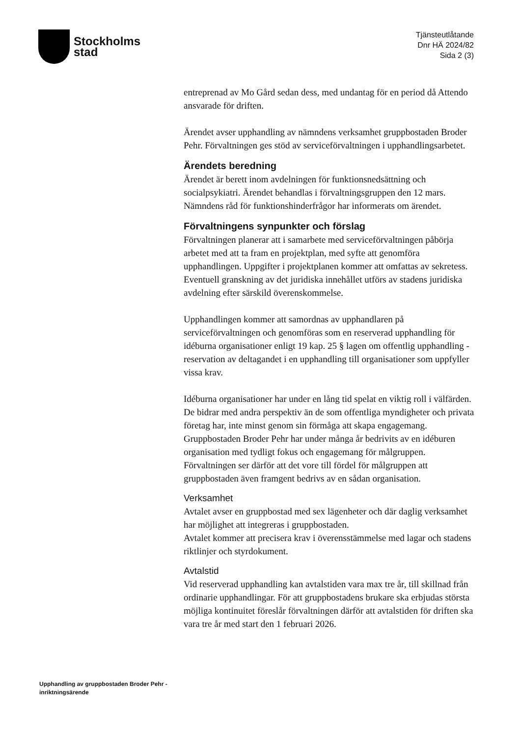Stockholms
stad
Tjänsteutlåtande
Dnr HÄ 2024/82
Sida 2 (3)
entreprenad av Mo Gård sedan dess, med undantag för en period då Attendo ansvarade för driften.
Ärendet avser upphandling av nämndens verksamhet gruppbostaden Broder Pehr. Förvaltningen ges stöd av serviceförvaltningen i upphandlingsarbetet.
Ärendets beredning
Ärendet är berett inom avdelningen för funktionsnedsättning och socialpsykiatri. Ärendet behandlas i förvaltningsgruppen den 12 mars. Nämndens råd för funktionshinderfrågor har informerats om ärendet.
Förvaltningens synpunkter och förslag
Förvaltningen planerar att i samarbete med serviceförvaltningen påbörja arbetet med att ta fram en projektplan, med syfte att genomföra upphandlingen. Uppgifter i projektplanen kommer att omfattas av sekretess. Eventuell granskning av det juridiska innehållet utförs av stadens juridiska avdelning efter särskild överenskommelse.
Upphandlingen kommer att samordnas av upphandlaren på serviceförvaltningen och genomföras som en reserverad upphandling för idéburna organisationer enligt 19 kap. 25 § lagen om offentlig upphandling - reservation av deltagandet i en upphandling till organisationer som uppfyller vissa krav.
Idéburna organisationer har under en lång tid spelat en viktig roll i välfärden. De bidrar med andra perspektiv än de som offentliga myndigheter och privata företag har, inte minst genom sin förmåga att skapa engagemang. Gruppbostaden Broder Pehr har under många år bedrivits av en idéburen organisation med tydligt fokus och engagemang för målgruppen. Förvaltningen ser därför att det vore till fördel för målgruppen att gruppbostaden även framgent bedrivs av en sådan organisation.
Verksamhet
Avtalet avser en gruppbostad med sex lägenheter och där daglig verksamhet har möjlighet att integreras i gruppbostaden.
Avtalet kommer att precisera krav i överensstämmelse med lagar och stadens riktlinjer och styrdokument.
Avtalstid
Vid reserverad upphandling kan avtalstiden vara max tre år, till skillnad från ordinarie upphandlingar. För att gruppbostadens brukare ska erbjudas största möjliga kontinuitet föreslår förvaltningen därför att avtalstiden för driften ska vara tre år med start den 1 februari 2026.
Upphandling av gruppbostaden Broder Pehr - inriktningsärende